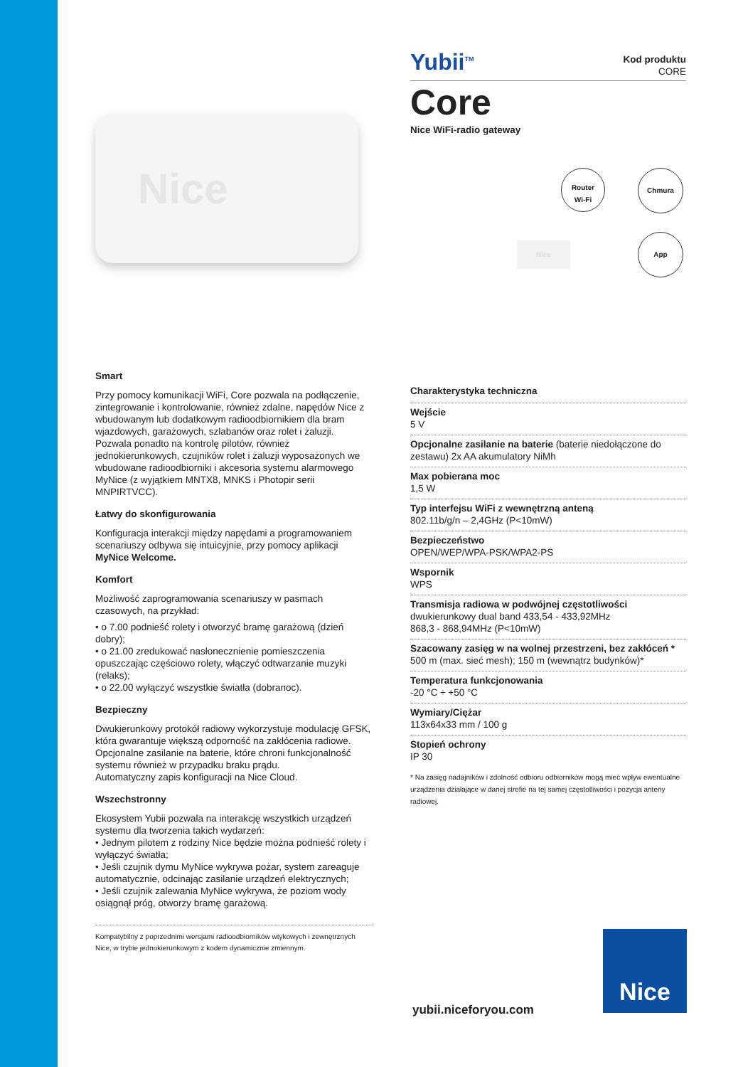Nice
Smart
Przy pomocy komunikacji WiFi, Core pozwala na podłączenie, zintegrowanie i kontrolowanie, również zdalne, napędów Nice z wbudowanym lub dodatkowym radioodbiornikiem dla bram wjazdowych, garażowych, szlabanów oraz rolet i żaluzji. Pozwala ponadto na kontrolę pilotów, również jednokierunkowych, czujników rolet i żaluzji wyposażonych we wbudowane radioodbiorniki i akcesoria systemu alarmowego MyNice (z wyjątkiem MNTX8, MNKS i Photopir serii MNPIRTVCC).
Łatwy do skonfigurowania
Konfiguracja interakcji między napędami a programowaniem scenariuszy odbywa się intuicyjnie, przy pomocy aplikacji MyNice Welcome.
Komfort
Możliwość zaprogramowania scenariuszy w pasmach czasowych, na przykład:
• o 7.00 podnieść rolety i otworzyć bramę garażową (dzień dobry);
• o 21.00 zredukować nasłonecznienie pomieszczenia opuszczając częściowo rolety, włączyć odtwarzanie muzyki (relaks);
• o 22.00 wyłączyć wszystkie światła (dobranoc).
Bezpieczny
Dwukierunkowy protokół radiowy wykorzystuje modulację GFSK, która gwarantuje większą odporność na zakłócenia radiowe.
Opcjonalne zasilanie na baterie, które chroni funkcjonalność systemu również w przypadku braku prądu.
Automatyczny zapis konfiguracji na Nice Cloud.
Wszechstronny
Ekosystem Yubii pozwala na interakcję wszystkich urządzeń systemu dla tworzenia takich wydarzeń:
• Jednym pilotem z rodziny Nice będzie można podnieść rolety i wyłączyć światła;
• Jeśli czujnik dymu MyNice wykrywa pożar, system zareaguje automatycznie, odcinając zasilanie urządzeń elektrycznych;
• Jeśli czujnik zalewania MyNice wykrywa, że poziom wody osiągnął próg, otworzy bramę garażową.
Kompatybilny z poprzednimi wersjami radioodbiorników wtykowych i zewnętrznych Nice, w trybie jednokierunkowym z kodem dynamicznie zmiennym.
Yubii<sup>TM</sup> Kod produktu
CORE
Core
Nice WiFi-radio gateway
Router
Wi-Fi
Chmura
App
Nice
Charakterystyka techniczna
Wejście
5 V
Opcjonalne zasilanie na baterie (baterie niedołączone do zestawu) 2x AA akumulatory NiMh
Max pobierana moc
1,5 W
Typ interfejsu WiFi z wewnętrzną anteną
802.11b/g/n – 2,4GHz (P<10mW)
Bezpieczeństwo
OPEN/WEP/WPA-PSK/WPA2-PS
Wspornik
WPS
Transmisja radiowa w podwójnej częstotliwości
dwukierunkowy dual band 433,54 - 433,92MHz
868,3 - 868,94MHz (P<10mW)
Szacowany zasięg w na wolnej przestrzeni, bez zakłóceń *
500 m (max. sieć mesh); 150 m (wewnątrz budynków)*
Temperatura funkcjonowania
-20 °C ÷ +50 °C
Wymiary/Ciężar
113x64x33 mm / 100 g
Stopień ochrony
IP 30
* Na zasięg nadajników i zdolność odbioru odbiorników mogą mieć wpływ ewentualne urządzenia działające w danej strefie na tej samej częstotliwości i pozycja anteny radiowej.
yubii.niceforyou.com
Nice